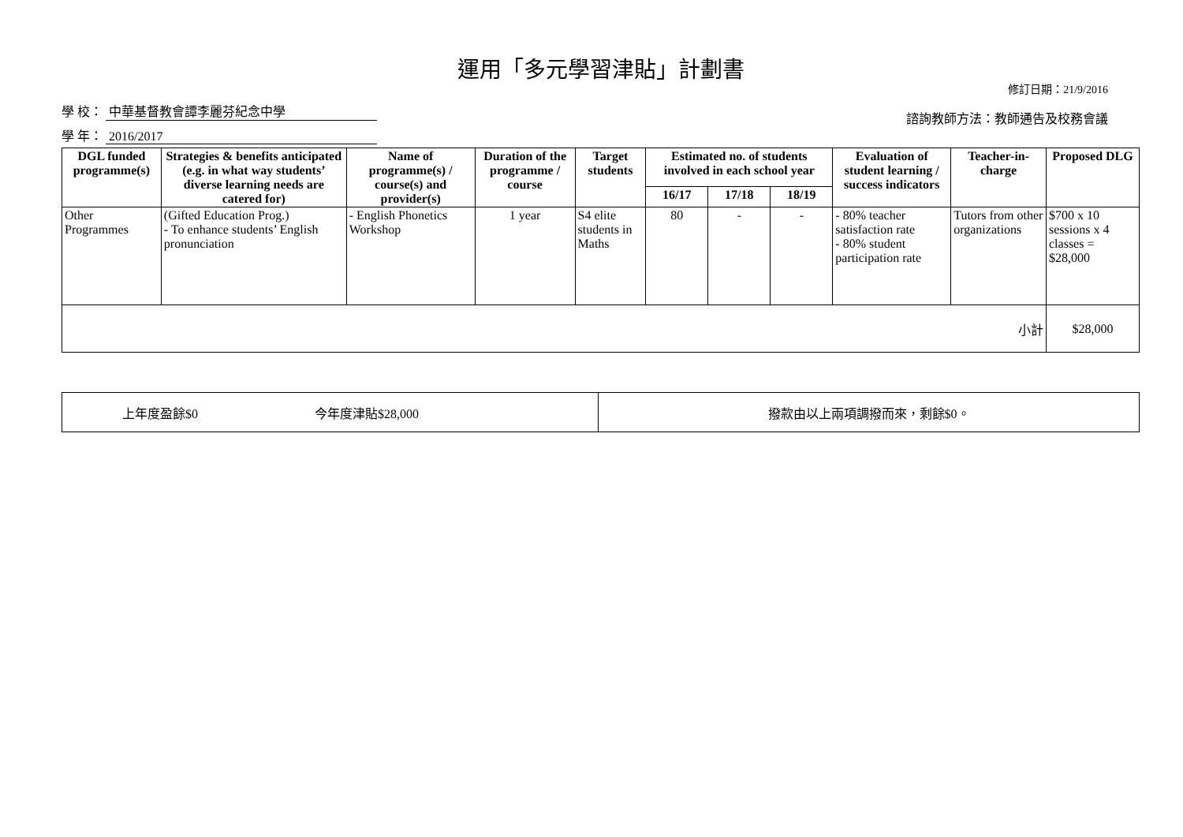運用「多元學習津貼」計劃書
修訂日期：21/9/2016
學 校： 中華基督教會譚李麗芬紀念中學
學 年： 2016/2017
諮詢教師方法：教師通告及校務會議
| DGL funded programme(s) | Strategies & benefits anticipated (e.g. in what way students’ diverse learning needs are catered for) | Name of programme(s) / course(s) and provider(s) | Duration of the programme / course | Target students | Estimated no. of students involved in each school year | | | Evaluation of student learning / success indicators | Teacher-in-charge | Proposed DLG |
| --- | --- | --- | --- | --- | --- | --- | --- | --- | --- | --- |
| | | | | | 16/17 | 17/18 | 18/19 | | | |
| Other Programmes | (Gifted Education Prog.) - To enhance students’ English pronunciation | - English Phonetics Workshop | 1 year | S4 elite students in Maths | 80 | - | - | - 80% teacher satisfaction rate - 80% student participation rate | Tutors from other organizations | $700 x 10 sessions x 4 classes = $28,000 |
| 小計 | | | | | | | | | | $28,000 |
| 上年度盈餘$0 今年度津貼$28,000 | 撥款由以上兩項調撥而來，剩餘$0。 |